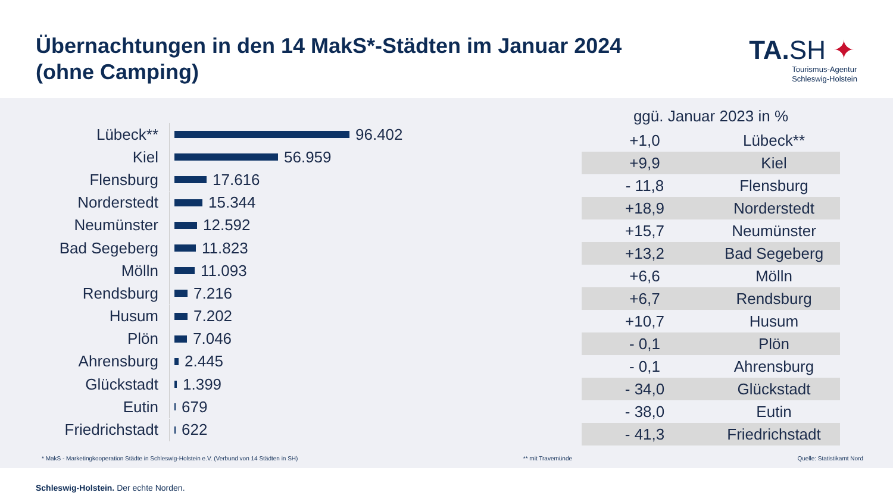Übernachtungen in den 14 MakS*-Städten im Januar 2024
(ohne Camping)
TA.SH ✦
Tourismus-Agentur
Schleswig-Holstein
Lübeck**
96.402
Kiel
56.959
Flensburg
17.616
Norderstedt
15.344
Neumünster
12.592
Bad Segeberg
11.823
Mölln
11.093
Rendsburg
7.216
Husum
7.202
Plön
7.046
Ahrensburg
2.445
Glückstadt
1.399
Eutin
679
Friedrichstadt
622
| ggü. Januar 2023 in % | |
| --- | --- |
| +1,0 | Lübeck** |
| +9,9 | Kiel |
| - 11,8 | Flensburg |
| +18,9 | Norderstedt |
| +15,7 | Neumünster |
| +13,2 | Bad Segeberg |
| +6,6 | Mölln |
| +6,7 | Rendsburg |
| +10,7 | Husum |
| - 0,1 | Plön |
| - 0,1 | Ahrensburg |
| - 34,0 | Glückstadt |
| - 38,0 | Eutin |
| - 41,3 | Friedrichstadt |
* MakS - Marketingkooperation Städte in Schleswig-Holstein e.V. (Verbund von 14 Städten in SH) ** mit Travemünde Quelle: Statistikamt Nord
Schleswig-Holstein. Der echte Norden.